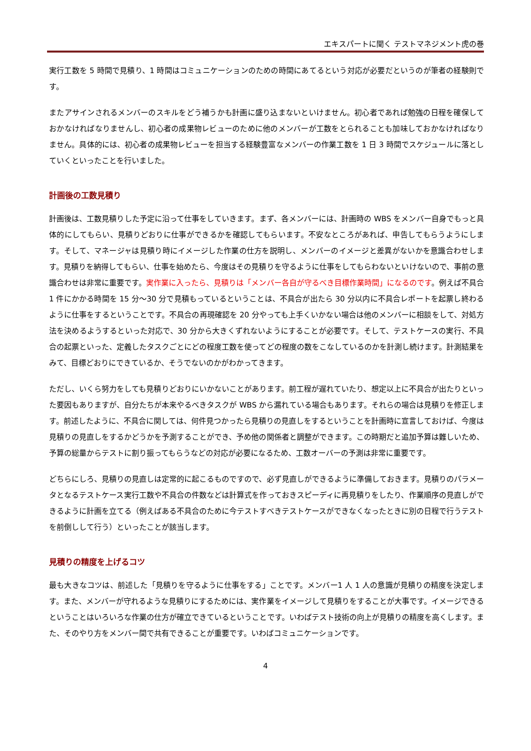エキスパートに聞く テストマネジメント虎の巻
実行工数を 5 時間で見積り、1 時間はコミュニケーションのための時間にあてるという対応が必要だというのが筆者の経験則です。
またアサインされるメンバーのスキルをどう補うかも計画に盛り込まないといけません。初心者であれば勉強の日程を確保しておかなければなりませんし、初心者の成果物レビューのために他のメンバーが工数をとられることも加味しておかなければなりません。具体的には、初心者の成果物レビューを担当する経験豊富なメンバーの作業工数を 1 日 3 時間でスケジュールに落としていくといったことを行いました。
計画後の工数見積り
計画後は、工数見積りした予定に沿って仕事をしていきます。まず、各メンバーには、計画時の WBS をメンバー自身でもっと具体的にしてもらい、見積りどおりに仕事ができるかを確認してもらいます。不安なところがあれば、申告してもらうようにします。そして、マネージャは見積り時にイメージした作業の仕方を説明し、メンバーのイメージと差異がないかを意識合わせします。見積りを納得してもらい、仕事を始めたら、今度はその見積りを守るように仕事をしてもらわないといけないので、事前の意識合わせは非常に重要です。実作業に入ったら、見積りは「メンバー各自が守るべき目標作業時間」になるのです。例えば不具合 1 件にかかる時間を 15 分～30 分で見積もっているということは、不具合が出たら 30 分以内に不具合レポートを起票し終わるように仕事をするということです。不具合の再現確認を 20 分やっても上手くいかない場合は他のメンバーに相談をして、対処方法を決めるようするといった対応で、30 分から大きくずれないようにすることが必要です。そして、テストケースの実行、不具合の起票といった、定義したタスクごとにどの程度工数を使ってどの程度の数をこなしているのかを計測し続けます。計測結果をみて、目標どおりにできているか、そうでないのかがわかってきます。
ただし、いくら努力をしても見積りどおりにいかないことがあります。前工程が遅れていたり、想定以上に不具合が出たりといった要因もありますが、自分たちが本来やるべきタスクが WBS から漏れている場合もあります。それらの場合は見積りを修正します。前述したように、不具合に関しては、何件見つかったら見積りの見直しをするということを計画時に宣言しておけば、今度は見積りの見直しをするかどうかを予測することができ、予め他の関係者と調整ができます。この時期だと追加予算は難しいため、予算の総量からテストに割り振ってもらうなどの対応が必要になるため、工数オーバーの予測は非常に重要です。
どちらにしろ、見積りの見直しは定常的に起こるものですので、必ず見直しができるように準備しておきます。見積りのパラメータとなるテストケース実行工数や不具合の件数などは計算式を作っておきスピーディに再見積りをしたり、作業順序の見直しができるように計画を立てる（例えばある不具合のために今テストすべきテストケースができなくなったときに別の日程で行うテストを前倒しして行う）といったことが該当します。
見積りの精度を上げるコツ
最も大きなコツは、前述した「見積りを守るように仕事をする」ことです。メンバー1 人 1 人の意識が見積りの精度を決定します。また、メンバーが守れるような見積りにするためには、実作業をイメージして見積りをすることが大事です。イメージできるということはいろいろな作業の仕方が確立できているということです。いわばテスト技術の向上が見積りの精度を高くします。また、そのやり方をメンバー間で共有できることが重要です。いわばコミュニケーションです。
4